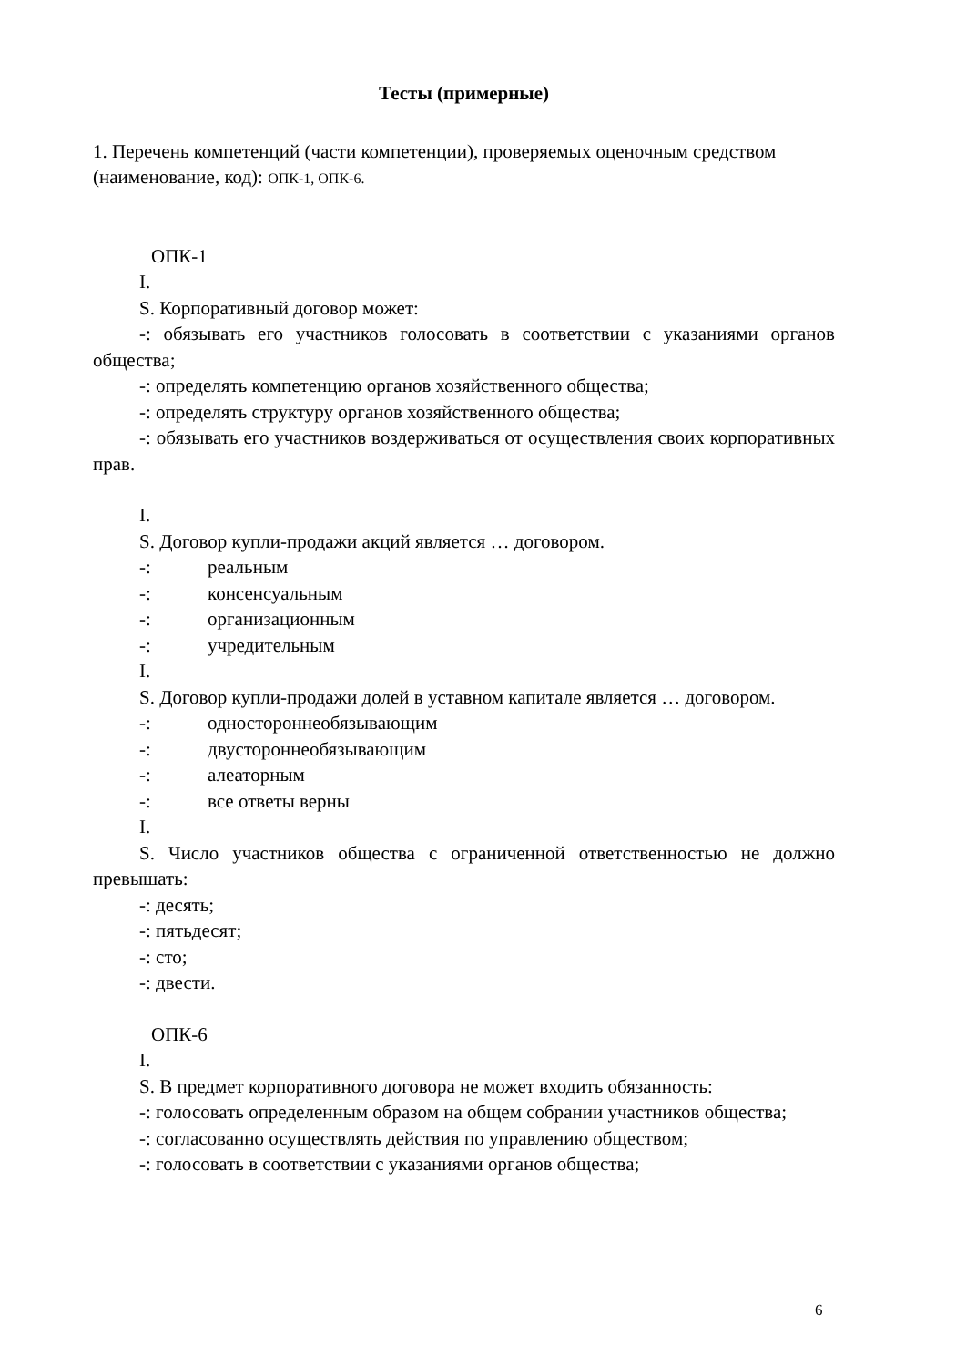Тесты (примерные)
1. Перечень компетенций (части компетенции), проверяемых оценочным средством (наименование, код): ОПК-1, ОПК-6.
ОПК-1
I.
S. Корпоративный договор может:
-: обязывать его участников голосовать в соответствии с указаниями органов общества;
-: определять компетенцию органов хозяйственного общества;
-: определять структуру органов хозяйственного общества;
-: обязывать его участников воздерживаться от осуществления своих корпоративных прав.
I.
S. Договор купли-продажи акций является … договором.
-: реальным
-: консенсуальным
-: организационным
-: учредительным
I.
S. Договор купли-продажи долей в уставном капитале является … договором.
-: одностороннеобязывающим
-: двустороннеобязывающим
-: алеаторным
-: все ответы верны
I.
S. Число участников общества с ограниченной ответственностью не должно превышать:
-: десять;
-: пятьдесят;
-: сто;
-: двести.
ОПК-6
I.
S. В предмет корпоративного договора не может входить обязанность:
-: голосовать определенным образом на общем собрании участников общества;
-: согласованно осуществлять действия по управлению обществом;
-: голосовать в соответствии с указаниями органов общества;
6